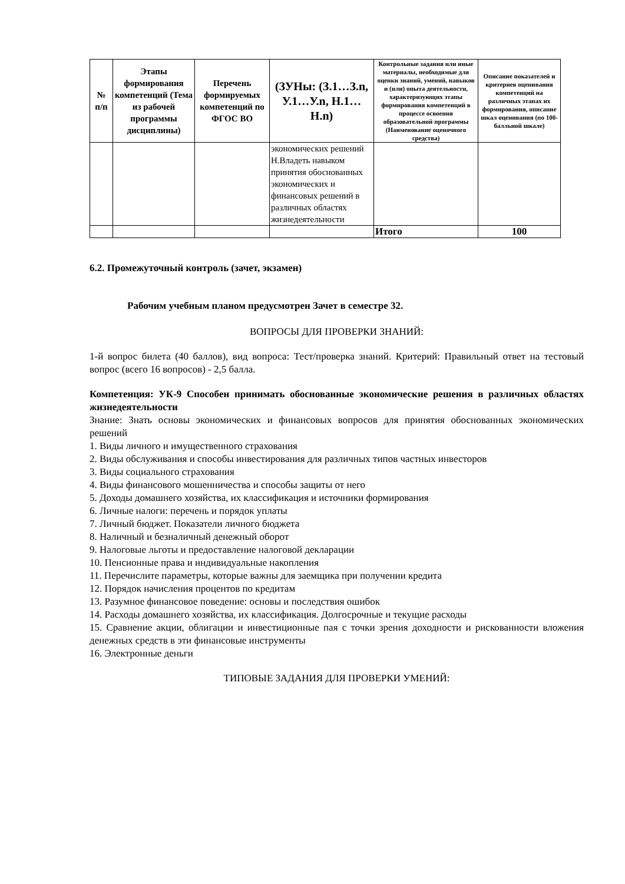| № п/п | Этапы формирования компетенций (Тема из рабочей программы дисциплины) | Перечень формируемых компетенций по ФГОС ВО | (ЗУНы: (З.1…З.n, У.1…У.n, Н.1…Н.n) | Контрольные задания или иные материалы, необходимые для оценки знаний, умений, навыков и (или) опыта деятельности, характеризующих этапы формирования компетенций в процессе освоения образовательной программы (Наименование оценочного средства) | Описание показателей и критериев оценивания компетенций на различных этапах их формирования, описание шкал оценивания (по 100-балльной шкале) |
| --- | --- | --- | --- | --- | --- |
| | | | экономических решений Н.Владеть навыком принятия обоснованных экономических и финансовых решений в различных областях жизнедеятельности | | |
| | | | | Итого | 100 |
6.2. Промежуточный контроль (зачет, экзамен)
Рабочим учебным планом предусмотрен Зачет в семестре 32.
ВОПРОСЫ ДЛЯ ПРОВЕРКИ ЗНАНИЙ:
1-й вопрос билета (40 баллов), вид вопроса: Тест/проверка знаний. Критерий: Правильный ответ на тестовый вопрос (всего 16 вопросов) - 2,5 балла.
Компетенция: УК-9 Способен принимать обоснованные экономические решения в различных областях жизнедеятельности
Знание: Знать основы экономических и финансовых вопросов для принятия обоснованных экономических решений
1. Виды личного и имущественного страхования
2. Виды обслуживания и способы инвестирования для различных типов частных инвесторов
3. Виды социального страхования
4. Виды финансового мошенничества и способы защиты от него
5. Доходы домашнего хозяйства, их классификация и источники формирования
6. Личные налоги: перечень и порядок уплаты
7. Личный бюджет. Показатели личного бюджета
8. Наличный и безналичный денежный оборот
9. Налоговые льготы и предоставление налоговой декларации
10. Пенсионные права и индивидуальные накопления
11. Перечислите параметры, которые важны для заемщика при получении кредита
12. Порядок начисления процентов по кредитам
13. Разумное финансовое поведение: основы и последствия ошибок
14. Расходы домашнего хозяйства, их классификация. Долгосрочные и текущие расходы
15. Сравнение акции, облигации и инвестиционные пая с точки зрения доходности и рискованности вложения денежных средств в эти финансовые инструменты
16. Электронные деньги
ТИПОВЫЕ ЗАДАНИЯ ДЛЯ ПРОВЕРКИ УМЕНИЙ: